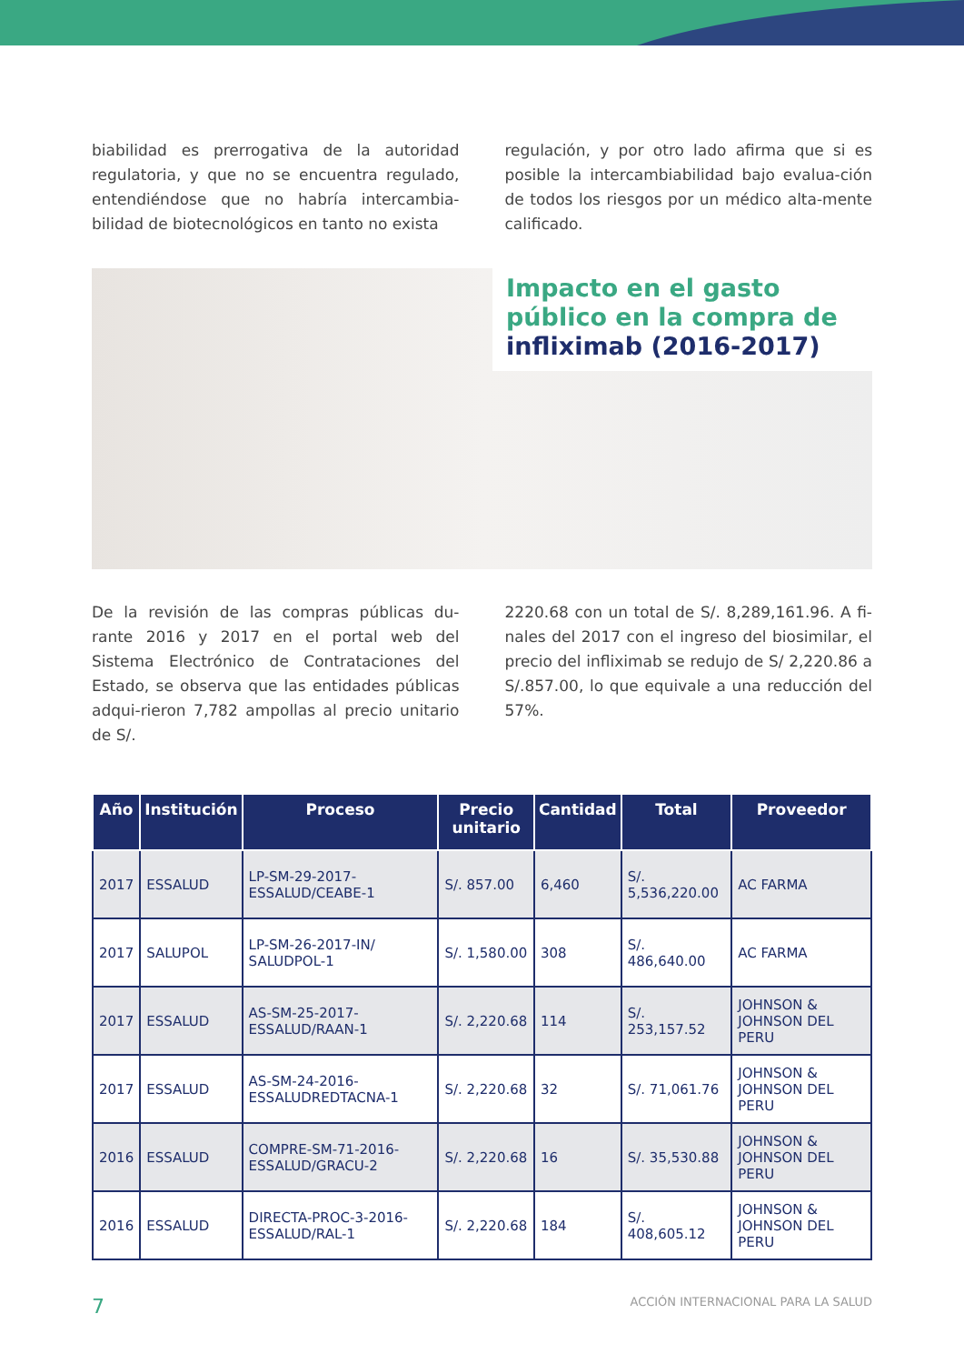biabilidad es prerrogativa de la autoridad regulatoria, y que no se encuentra regulado, entendiéndose que no habría intercambia-bilidad de biotecnológicos en tanto no exista
regulación, y por otro lado afirma que si es posible la intercambiabilidad bajo evalua-ción de todos los riesgos por un médico alta-mente calificado.
Impacto en el gasto público en la compra de infliximab (2016-2017)
De la revisión de las compras públicas du-rante 2016 y 2017 en el portal web del Sistema Electrónico de Contrataciones del Estado, se observa que las entidades públicas adqui-rieron 7,782 ampollas al precio unitario de S/.
2220.68 con un total de S/. 8,289,161.96. A fi-nales del 2017 con el ingreso del biosimilar, el precio del infliximab se redujo de S/ 2,220.86 a S/.857.00, lo que equivale a una reducción del 57%.
| Año | Institución | Proceso | Precio unitario | Cantidad | Total | Proveedor |
| --- | --- | --- | --- | --- | --- | --- |
| 2017 | ESSALUD | LP-SM-29-2017-ESSALUD/CEABE-1 | S/. 857.00 | 6,460 | S/. 5,536,220.00 | AC FARMA |
| 2017 | SALUPOL | LP-SM-26-2017-IN/ SALUDPOL-1 | S/. 1,580.00 | 308 | S/. 486,640.00 | AC FARMA |
| 2017 | ESSALUD | AS-SM-25-2017-ESSALUD/RAAN-1 | S/. 2,220.68 | 114 | S/. 253,157.52 | JOHNSON & JOHNSON DEL PERU |
| 2017 | ESSALUD | AS-SM-24-2016-ESSALUDREDTACNA-1 | S/. 2,220.68 | 32 | S/. 71,061.76 | JOHNSON & JOHNSON DEL PERU |
| 2016 | ESSALUD | COMPRE-SM-71-2016-ESSALUD/GRACU-2 | S/. 2,220.68 | 16 | S/. 35,530.88 | JOHNSON & JOHNSON DEL PERU |
| 2016 | ESSALUD | DIRECTA-PROC-3-2016-ESSALUD/RAL-1 | S/. 2,220.68 | 184 | S/. 408,605.12 | JOHNSON & JOHNSON DEL PERU |
7 ACCIÓN INTERNACIONAL PARA LA SALUD